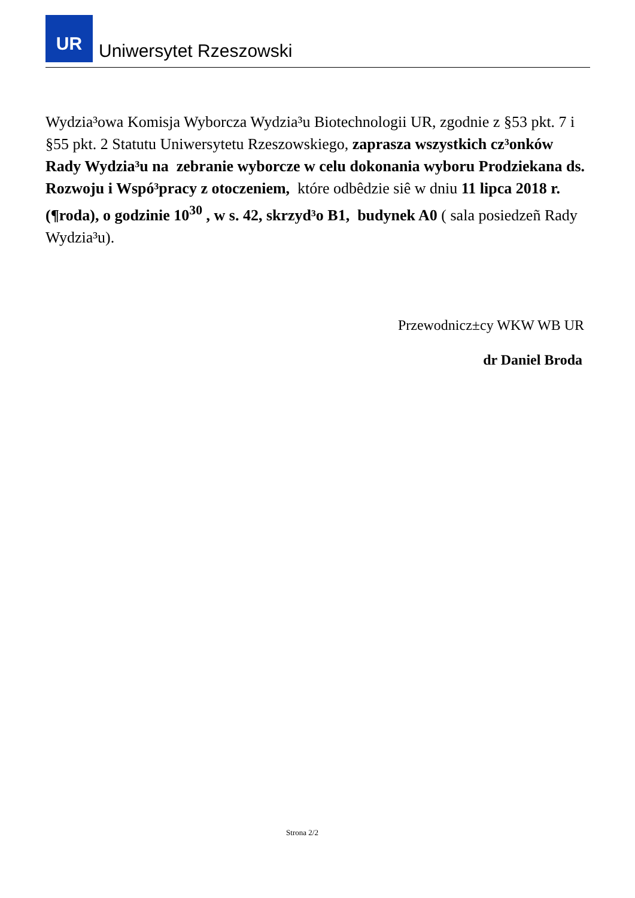UR
Uniwersytet Rzeszowski
Wydzia³owa Komisja Wyborcza Wydzia³u Biotechnologii UR, zgodnie z §53 pkt. 7 i §55 pkt. 2 Statutu Uniwersytetu Rzeszowskiego, zaprasza wszystkich cz³onków Rady Wydzia³u na zebranie wyborcze w celu dokonania wyboru Prodziekana ds. Rozwoju i Wspó³pracy z otoczeniem, które odbêdzie siê w dniu 11 lipca 2018 r. (¶roda), o godzinie 10<sup>30</sup> , w s. 42, skrzyd³o B1, budynek A0 ( sala posiedzeñ Rady Wydzia³u).
Przewodnicz±cy WKW WB UR
dr Daniel Broda
Strona 2/2